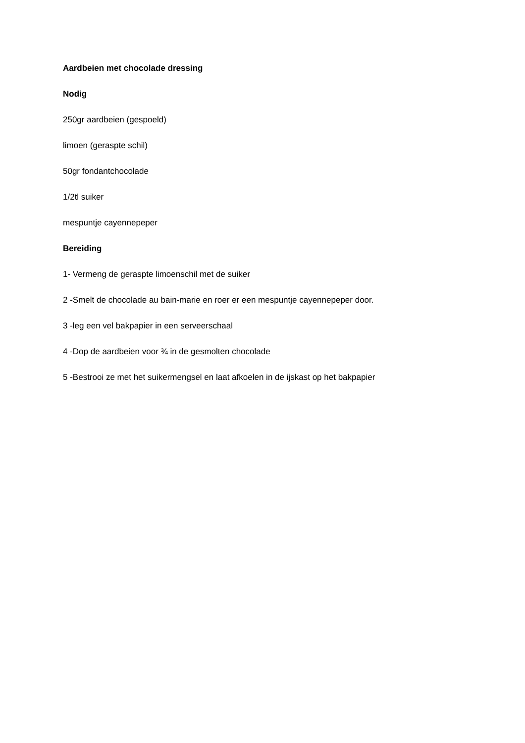Aardbeien met chocolade dressing
Nodig
250gr aardbeien (gespoeld)
limoen (geraspte schil)
50gr fondantchocolade
1/2tl suiker
mespuntje cayennepeper
Bereiding
1- Vermeng de geraspte limoenschil met de suiker
2 -Smelt de chocolade au bain-marie en roer er een mespuntje cayennepeper door.
3 -leg een vel bakpapier in een serveerschaal
4 -Dop de aardbeien voor ¾ in de gesmolten chocolade
5 -Bestrooi ze met het suikermengsel en laat afkoelen in de ijskast op het bakpapier